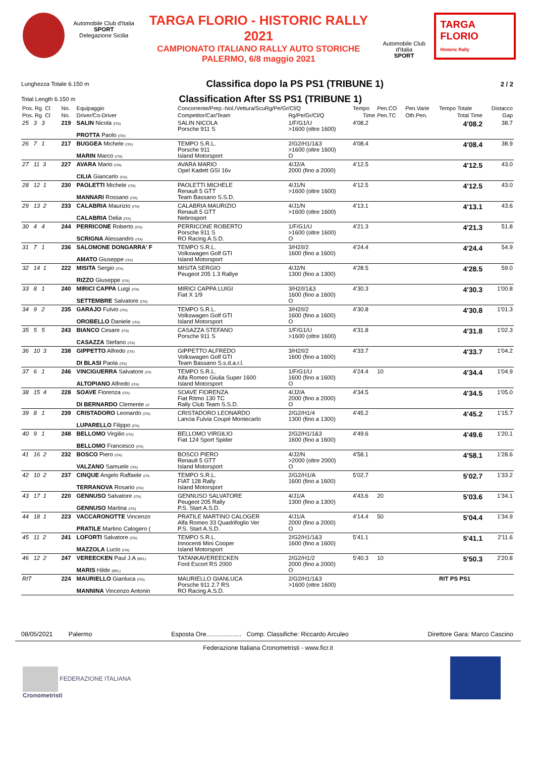Automobile Club d'Italia
SPORT
Delegazione Sicilia
TARGA FLORIO - HISTORIC RALLY 2021
CAMPIONATO ITALIANO RALLY AUTO STORICHE
PALERMO, 6/8 maggio 2021
Automobile Club d'Italia
SPORT
TARGA FLORIO
Historic Rally
Lunghezza Totale 6.150 m Classifica dopo la PS PS1 (TRIBUNE 1) 2 / 2
Total Length 6.150 m Classification After SS PS1 (TRIBUNE 1)
| Pos. Rg Cl | No. | Equipaggio | Concorrente/Prep.-Nol./Vettura/ScuRg/Pe/Gr/Cl/Q | | Tempo | Pen.CO | Pen.Varie | Tempo Totale | Distacco |
| --- | --- | --- | --- | --- | --- | --- | --- | --- | --- |
| Pos. Rg Cl | No. | Driver/Co-Driver | Competitor/Car/Team | Rg/Pe/Gr/Cl/Q | Time | Pen.TC | Oth.Pen. | Total Time | Gap |
| 25 3 3 | 219 | SALIN Nicola (ITA) PROTTA Paolo (ITA) | SALIN NICOLA Porsche 911 S | 1/F/G1/U >1600 (oltre 1600) | 4'08.2 | | | 4'08.2 | 38.7 |
| 26 7 1 | 217 | BUGGEA Michele (ITA) MARIN Marco (ITA) | TEMPO S.R.L. Porsche 911 Island Motorsport | 2/G2/H1/1&3 >1600 (oltre 1600) O | 4'08.4 | | | 4'08.4 | 38.9 |
| 27 11 3 | 227 | AVARA Mario (ITA) CILIA Giancarlo (ITA) | AVARA MARIO Opel Kadett GSI 16v | 4/J2/A 2000 (fino a 2000) | 4'12.5 | | | 4'12.5 | 43.0 |
| 28 12 1 | 230 | PAOLETTI Michele (ITA) MANNARI Rossano (ITA) | PAOLETTI MICHELE Renault 5 GTT Team Bassano S.S.D. | 4/J1/N >1600 (oltre 1600) | 4'12.5 | | | 4'12.5 | 43.0 |
| 29 13 2 | 233 | CALABRIA Maurizio (ITA) CALABRIA Delia (ITA) | CALABRIA MAURIZIO Renault 5 GTT Nebrosport | 4/J1/N >1600 (oltre 1600) | 4'13.1 | | | 4'13.1 | 43.6 |
| 30 4 4 | 244 | PERRICONE Roberto (ITA) SCRIGNA Alessandro (ITA) | PERRICONE ROBERTO Porsche 911 S RO Racing A.S.D. | 1/F/G1/U >1600 (oltre 1600) O | 4'21.3 | | | 4'21.3 | 51.8 |
| 31 7 1 | 236 | SALOMONE DONGARRA' F AMATO Giuseppe (ITA) | TEMPO S.R.L. Volkswagen Golf GTI Island Motorsport | 3/H2/I/2 1600 (fino a 1600) | 4'24.4 | | | 4'24.4 | 54.9 |
| 32 14 1 | 222 | MISITA Sergio (ITA) RIZZO Giuseppe (ITA) | MISITA SERGIO Peugeot 205 1.3 Rallye | 4/J2/N 1300 (fino a 1300) | 4'28.5 | | | 4'28.5 | 59.0 |
| 33 8 1 | 240 | MIRICI CAPPA Luigi (ITA) SETTEMBRE Salvatore (ITA) | MIRICI CAPPA LUIGI Fiat X 1/9 | 3/H2/I/1&3 1600 (fino a 1600) O | 4'30.3 | | | 4'30.3 | 1'00.8 |
| 34 9 2 | 235 | GARAJO Fulvio (ITA) OROBELLO Daniele (ITA) | TEMPO S.R.L. Volkswagen Golf GTI Island Motorsport | 3/H2/I/2 1600 (fino a 1600) O | 4'30.8 | | | 4'30.8 | 1'01.3 |
| 35 5 5 | 243 | BIANCO Cesare (ITA) CASAZZA Stefano (ITA) | CASAZZA STEFANO Porsche 911 S | 1/F/G1/U >1600 (oltre 1600) | 4'31.8 | | | 4'31.8 | 1'02.3 |
| 36 10 3 | 238 | GIPPETTO Alfredo (ITA) DI BLASI Paola (ITA) | GIPPETTO ALFREDO Volkswagen Golf GTI Team Bassano S.s.d.a.r.l. | 3/H2/I/2 1600 (fino a 1600) | 4'33.7 | | | 4'33.7 | 1'04.2 |
| 37 6 1 | 246 | VINCIGUERRA Salvatore (ITA ALTOPIANO Alfredo (ITA) | TEMPO S.R.L. Alfa Romeo Giulia Super 1600 Island Motorsport | 1/F/G1/U 1600 (fino a 1600) O | 4'24.4 | 10 | | 4'34.4 | 1'04.9 |
| 38 15 4 | 228 | SOAVE Fiorenza (ITA) DI BERNARDO Clemente (IT | SOAVE FIORENZA Fiat Ritmo 130 TC Rally Club Team S.S.D. | 4/J2/A 2000 (fino a 2000) O | 4'34.5 | | | 4'34.5 | 1'05.0 |
| 39 8 1 | 239 | CRISTADORO Leonardo (ITA) LUPARELLO Filippo (ITA) | CRISTADORO LEONARDO Lancia Fulvia Coupé Montecarlo | 2/G2/H1/4 1300 (fino a 1300) | 4'45.2 | | | 4'45.2 | 1'15.7 |
| 40 9 1 | 248 | BELLOMO Virgilio (ITA) BELLOMO Francesco (ITA) | BELLOMO VIRGILIO Fiat 124 Sport Spider | 2/G2/H1/1&3 1600 (fino a 1600) | 4'49.6 | | | 4'49.6 | 1'20.1 |
| 41 16 2 | 232 | BOSCO Piero (ITA) VALZANO Samuele (ITA) | BOSCO PIERO Renault 5 GTT Island Motorsport | 4/J2/N >2000 (oltre 2000) O | 4'58.1 | | | 4'58.1 | 1'28.6 |
| 42 10 2 | 237 | CINQUE Angelo Raffaele (ITA TERRANOVA Rosario (ITA) | TEMPO S.R.L. FIAT 128 Rally Island Motorsport | 2/G2/H1/A 1600 (fino a 1600) | 5'02.7 | | | 5'02.7 | 1'33.2 |
| 43 17 1 | 220 | GENNUSO Salvatore (ITA) GENNUSO Martina (ITA) | GENNUSO SALVATORE Peugeot 205 Rally P.S. Start A.S.D. | 4/J1/A 1300 (fino a 1300) | 4'43.6 | 20 | | 5'03.6 | 1'34.1 |
| 44 18 1 | 223 | VACCARONOTTE Vincenzo PRATILE Martino Calogero ( | PRATILE MARTINO CALOGER Alfa Romeo 33 Quadrifoglio Ver P.S. Start A.S.D. | 4/J1/A 2000 (fino a 2000) O | 4'14.4 | 50 | | 5'04.4 | 1'34.9 |
| 45 11 2 | 241 | LOFORTI Salvatore (ITA) MAZZOLA Lucio (ITA) | TEMPO S.R.L. Innocenti Mini Cooper Island Motorsport | 2/G2/H1/1&3 1600 (fino a 1600) | 5'41.1 | | | 5'41.1 | 2'11.6 |
| 46 12 2 | 247 | VEREECKEN Paul J.A (BEL) MARIS Hilde (BEL) | TATANKAVEREECKEN Ford Escort RS 2000 | 2/G2/H1/2 2000 (fino a 2000) O | 5'40.3 | 10 | | 5'50.3 | 2'20.8 |
| RIT | 224 | MAURIELLO Gianluca (ITA) MANNINA Vincenzo Antonin | MAURIELLO GIANLUCA Porsche 911 2.7 RS RO Racing A.S.D. | 2/G2/H1/1&3 >1600 (oltre 1600) | | | | RIT PS PS1 | |
08/05/2021 Palermo Esposta Ore.................... Comp. Classifiche: Riccardo Arculeo Direttore Gara: Marco Cascino
Federazione Italiana Cronometristi - www.ficr.it
FEDERAZIONE ITALIANA
Cronometristi